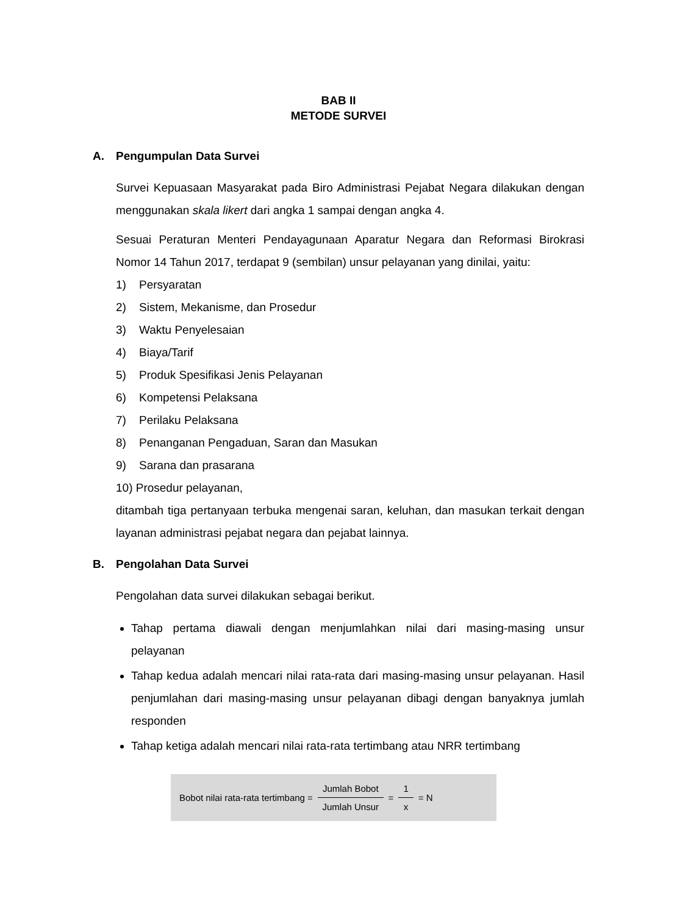BAB II
METODE SURVEI
A. Pengumpulan Data Survei
Survei Kepuasaan Masyarakat pada Biro Administrasi Pejabat Negara dilakukan dengan menggunakan skala likert dari angka 1 sampai dengan angka 4.
Sesuai Peraturan Menteri Pendayagunaan Aparatur Negara dan Reformasi Birokrasi Nomor 14 Tahun 2017, terdapat 9 (sembilan) unsur pelayanan yang dinilai, yaitu:
1) Persyaratan
2) Sistem, Mekanisme, dan Prosedur
3) Waktu Penyelesaian
4) Biaya/Tarif
5) Produk Spesifikasi Jenis Pelayanan
6) Kompetensi Pelaksana
7) Perilaku Pelaksana
8) Penanganan Pengaduan, Saran dan Masukan
9) Sarana dan prasarana
10) Prosedur pelayanan,
ditambah tiga pertanyaan terbuka mengenai saran, keluhan, dan masukan terkait dengan layanan administrasi pejabat negara dan pejabat lainnya.
B. Pengolahan Data Survei
Pengolahan data survei dilakukan sebagai berikut.
Tahap pertama diawali dengan menjumlahkan nilai dari masing-masing unsur pelayanan
Tahap kedua adalah mencari nilai rata-rata dari masing-masing unsur pelayanan. Hasil penjumlahan dari masing-masing unsur pelayanan dibagi dengan banyaknya jumlah responden
Tahap ketiga adalah mencari nilai rata-rata tertimbang atau NRR tertimbang
Bobot nilai rata-rata tertimbang = Jumlah Bobot Jumlah Unsur = 1 x = N